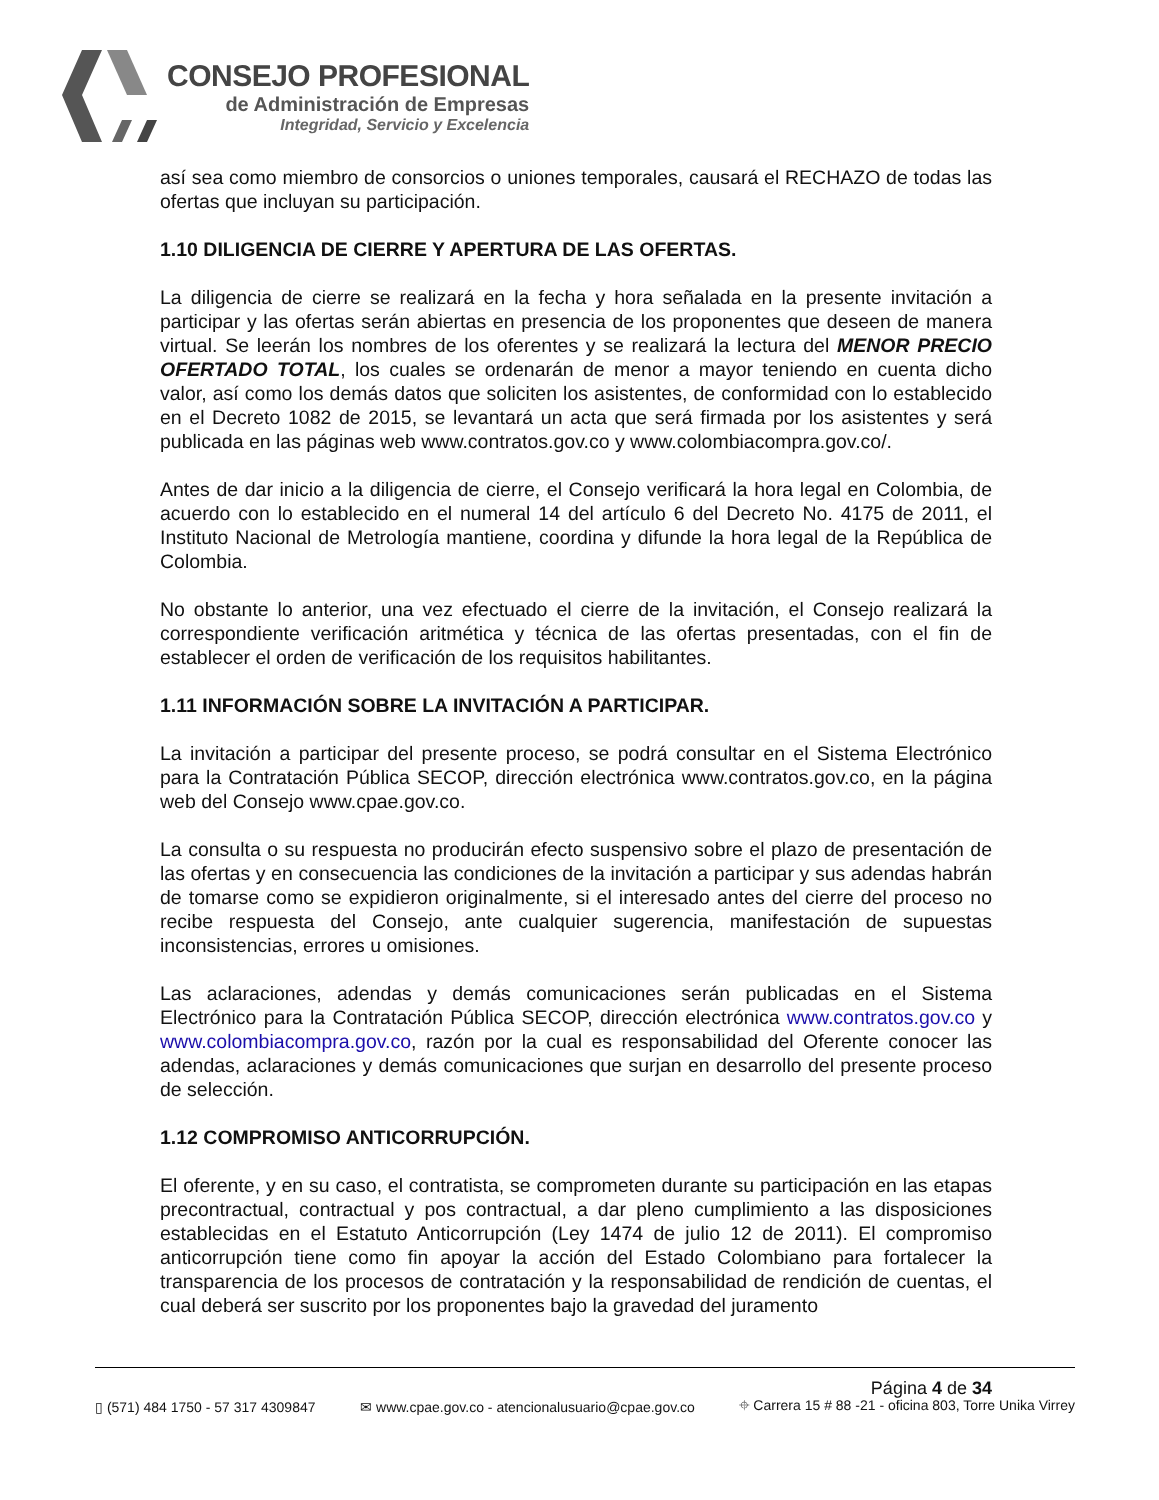CONSEJO PROFESIONAL
de Administración de Empresas
Integridad, Servicio y Excelencia
así sea como miembro de consorcios o uniones temporales, causará el RECHAZO de todas las ofertas que incluyan su participación.
1.10 DILIGENCIA DE CIERRE Y APERTURA DE LAS OFERTAS.
La diligencia de cierre se realizará en la fecha y hora señalada en la presente invitación a participar y las ofertas serán abiertas en presencia de los proponentes que deseen de manera virtual. Se leerán los nombres de los oferentes y se realizará la lectura del MENOR PRECIO OFERTADO TOTAL, los cuales se ordenarán de menor a mayor teniendo en cuenta dicho valor, así como los demás datos que soliciten los asistentes, de conformidad con lo establecido en el Decreto 1082 de 2015, se levantará un acta que será firmada por los asistentes y será publicada en las páginas web www.contratos.gov.co y www.colombiacompra.gov.co/.
Antes de dar inicio a la diligencia de cierre, el Consejo verificará la hora legal en Colombia, de acuerdo con lo establecido en el numeral 14 del artículo 6 del Decreto No. 4175 de 2011, el Instituto Nacional de Metrología mantiene, coordina y difunde la hora legal de la República de Colombia.
No obstante lo anterior, una vez efectuado el cierre de la invitación, el Consejo realizará la correspondiente verificación aritmética y técnica de las ofertas presentadas, con el fin de establecer el orden de verificación de los requisitos habilitantes.
1.11 INFORMACIÓN SOBRE LA INVITACIÓN A PARTICIPAR.
La invitación a participar del presente proceso, se podrá consultar en el Sistema Electrónico para la Contratación Pública SECOP, dirección electrónica www.contratos.gov.co, en la página web del Consejo www.cpae.gov.co.
La consulta o su respuesta no producirán efecto suspensivo sobre el plazo de presentación de las ofertas y en consecuencia las condiciones de la invitación a participar y sus adendas habrán de tomarse como se expidieron originalmente, si el interesado antes del cierre del proceso no recibe respuesta del Consejo, ante cualquier sugerencia, manifestación de supuestas inconsistencias, errores u omisiones.
Las aclaraciones, adendas y demás comunicaciones serán publicadas en el Sistema Electrónico para la Contratación Pública SECOP, dirección electrónica www.contratos.gov.co y www.colombiacompra.gov.co, razón por la cual es responsabilidad del Oferente conocer las adendas, aclaraciones y demás comunicaciones que surjan en desarrollo del presente proceso de selección.
1.12 COMPROMISO ANTICORRUPCIÓN.
El oferente, y en su caso, el contratista, se comprometen durante su participación en las etapas precontractual, contractual y pos contractual, a dar pleno cumplimiento a las disposiciones establecidas en el Estatuto Anticorrupción (Ley 1474 de julio 12 de 2011). El compromiso anticorrupción tiene como fin apoyar la acción del Estado Colombiano para fortalecer la transparencia de los procesos de contratación y la responsabilidad de rendición de cuentas, el cual deberá ser suscrito por los proponentes bajo la gravedad del juramento
Página 4 de 34
▯ (571) 484 1750 - 57 317 4309847 ✉ www.cpae.gov.co - atencionalusuario@cpae.gov.co ⌖ Carrera 15 # 88 -21 - oficina 803, Torre Unika Virrey